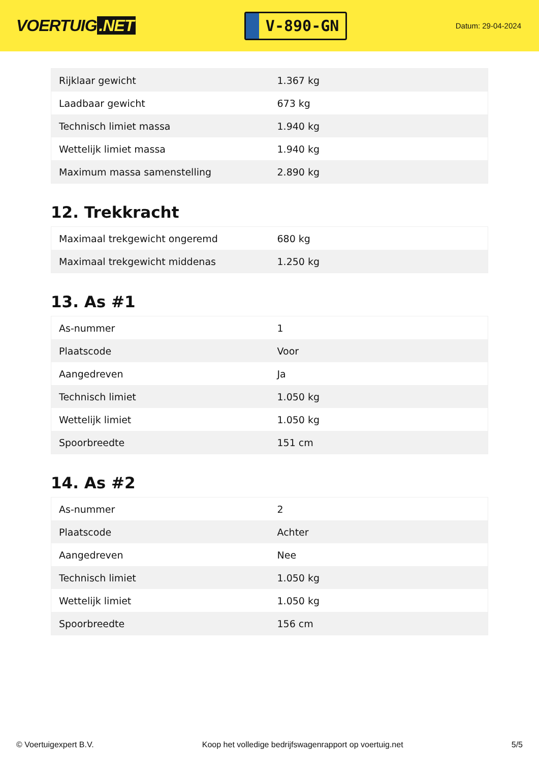VOERTUIG.NET
V-890-GN
Datum: 29-04-2024
| Rijklaar gewicht | 1.367 kg |
| Laadbaar gewicht | 673 kg |
| Technisch limiet massa | 1.940 kg |
| Wettelijk limiet massa | 1.940 kg |
| Maximum massa samenstelling | 2.890 kg |
12. Trekkracht
| Maximaal trekgewicht ongeremd | 680 kg |
| Maximaal trekgewicht middenas | 1.250 kg |
13. As #1
| As-nummer | 1 |
| Plaatscode | Voor |
| Aangedreven | Ja |
| Technisch limiet | 1.050 kg |
| Wettelijk limiet | 1.050 kg |
| Spoorbreedte | 151 cm |
14. As #2
| As-nummer | 2 |
| Plaatscode | Achter |
| Aangedreven | Nee |
| Technisch limiet | 1.050 kg |
| Wettelijk limiet | 1.050 kg |
| Spoorbreedte | 156 cm |
© Voertuigexpert B.V. Koop het volledige bedrijfswagenrapport op voertuig.net 5/5